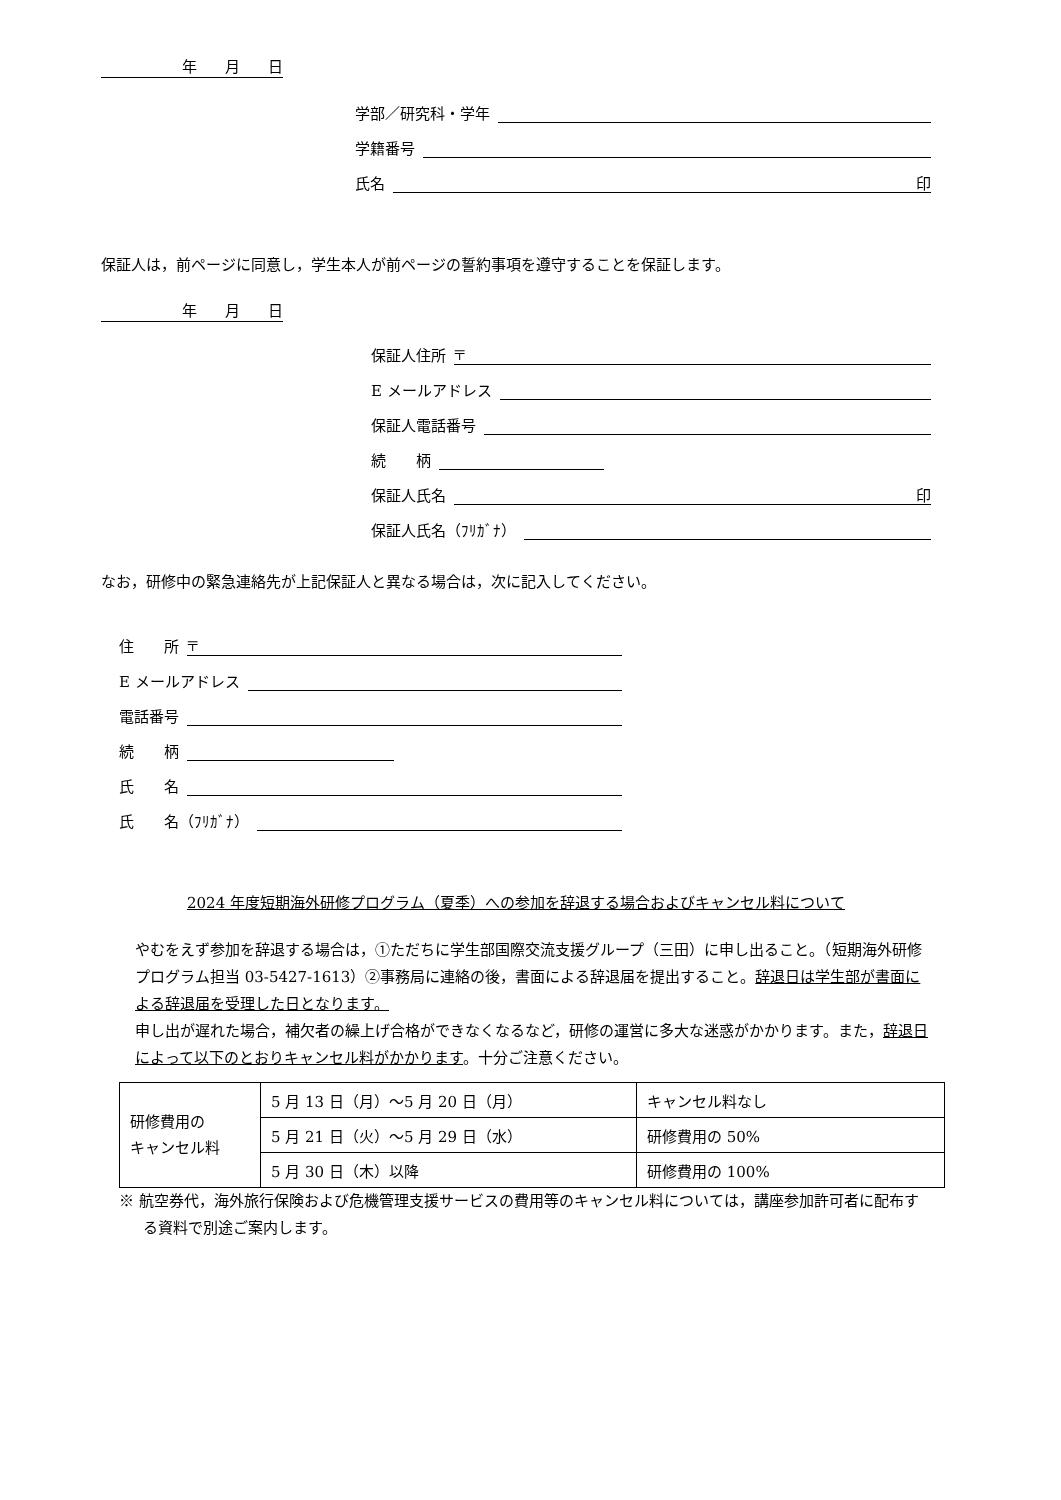年 月 日
学部／研究科・学年
学籍番号
氏名 印
保証人は，前ページに同意し，学生本人が前ページの誓約事項を遵守することを保証します。
年 月 日
保証人住所 〒
E メールアドレス
保証人電話番号
続　　柄
保証人氏名 印
保証人氏名（ﾌﾘｶﾞﾅ）
なお，研修中の緊急連絡先が上記保証人と異なる場合は，次に記入してください。
住　　所 〒
E メールアドレス
電話番号
続　　柄
氏　　名
氏　　名（ﾌﾘｶﾞﾅ）
2024 年度短期海外研修プログラム（夏季）への参加を辞退する場合およびキャンセル料について
やむをえず参加を辞退する場合は，①ただちに学生部国際交流支援グループ（三田）に申し出ること。（短期海外研修プログラム担当 03-5427-1613）②事務局に連絡の後，書面による辞退届を提出すること。辞退日は学生部が書面による辞退届を受理した日となります。
申し出が遅れた場合，補欠者の繰上げ合格ができなくなるなど，研修の運営に多大な迷惑がかかります。また，辞退日によって以下のとおりキャンセル料がかかります。十分ご注意ください。
| 研修費用の キャンセル料 | 5 月 13 日（月）～5 月 20 日（月） | キャンセル料なし |
| | 5 月 21 日（火）～5 月 29 日（水） | 研修費用の 50% |
| | 5 月 30 日（木）以降 | 研修費用の 100% |
※ 航空券代，海外旅行保険および危機管理支援サービスの費用等のキャンセル料については，講座参加許可者に配布する資料で別途ご案内します。